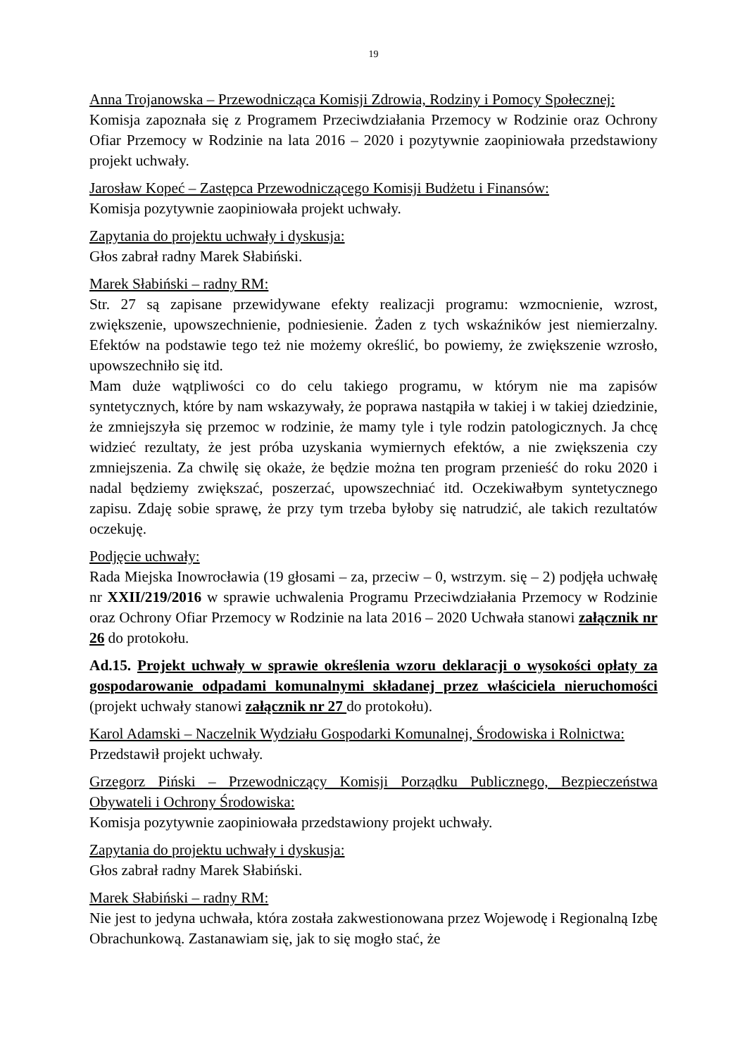19
Anna Trojanowska – Przewodnicząca Komisji Zdrowia, Rodziny i Pomocy Społecznej:
Komisja zapoznała się z Programem Przeciwdziałania Przemocy w Rodzinie oraz Ochrony Ofiar Przemocy w Rodzinie na lata 2016 – 2020 i pozytywnie zaopiniowała przedstawiony projekt uchwały.
Jarosław Kopeć – Zastępca Przewodniczącego Komisji Budżetu i Finansów:
Komisja pozytywnie zaopiniowała projekt uchwały.
Zapytania do projektu uchwały i dyskusja:
Głos zabrał radny Marek Słabiński.
Marek Słabiński – radny RM:
Str. 27 są zapisane przewidywane efekty realizacji programu: wzmocnienie, wzrost, zwiększenie, upowszechnienie, podniesienie. Żaden z tych wskaźników jest niemierzalny. Efektów na podstawie tego też nie możemy określić, bo powiemy, że zwiększenie wzrosło, upowszechniło się itd.
Mam duże wątpliwości co do celu takiego programu, w którym nie ma zapisów syntetycznych, które by nam wskazywały, że poprawa nastąpiła w takiej i w takiej dziedzinie, że zmniejszyła się przemoc w rodzinie, że mamy tyle i tyle rodzin patologicznych. Ja chcę widzieć rezultaty, że jest próba uzyskania wymiernych efektów, a nie zwiększenia czy zmniejszenia. Za chwilę się okaże, że będzie można ten program przenieść do roku 2020 i nadal będziemy zwiększać, poszerzać, upowszechniać itd. Oczekiwałbym syntetycznego zapisu. Zdaję sobie sprawę, że przy tym trzeba byłoby się natrudzić, ale takich rezultatów oczekuję.
Podjęcie uchwały:
Rada Miejska Inowrocławia (19 głosami – za, przeciw – 0, wstrzym. się – 2) podjęła uchwałę nr XXII/219/2016 w sprawie uchwalenia Programu Przeciwdziałania Przemocy w Rodzinie oraz Ochrony Ofiar Przemocy w Rodzinie na lata 2016 – 2020 Uchwała stanowi załącznik nr 26 do protokołu.
Ad.15. Projekt uchwały w sprawie określenia wzoru deklaracji o wysokości opłaty za gospodarowanie odpadami komunalnymi składanej przez właściciela nieruchomości (projekt uchwały stanowi załącznik nr 27 do protokołu).
Karol Adamski – Naczelnik Wydziału Gospodarki Komunalnej, Środowiska i Rolnictwa:
Przedstawił projekt uchwały.
Grzegorz Piński – Przewodniczący Komisji Porządku Publicznego, Bezpieczeństwa Obywateli i Ochrony Środowiska:
Komisja pozytywnie zaopiniowała przedstawiony projekt uchwały.
Zapytania do projektu uchwały i dyskusja:
Głos zabrał radny Marek Słabiński.
Marek Słabiński – radny RM:
Nie jest to jedyna uchwała, która została zakwestionowana przez Wojewodę i Regionalną Izbę Obrachunkową. Zastanawiam się, jak to się mogło stać, że